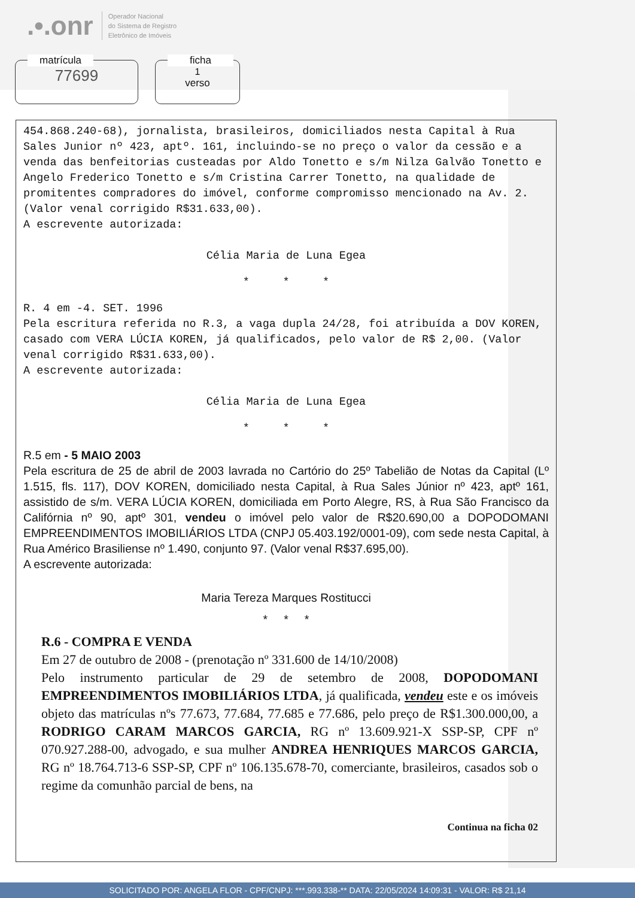.•.onr Operador Nacional
do Sistema de Registro
Eletrônico de Imóveis
matrícula
77699
ficha
1
verso
454.868.240-68), jornalista, brasileiros, domiciliados nesta Capital à Rua Sales Junior nº 423, aptº. 161, incluindo-se no preço o valor da cessão e a venda das benfeitorias custeadas por Aldo Tonetto e s/m Nilza Galvão Tonetto e Angelo Frederico Tonetto e s/m Cristina Carrer Tonetto, na qualidade de promitentes compradores do imóvel, conforme compromisso mencionado na Av. 2. (Valor venal corrigido R$31.633,00).
A escrevente autorizada:
Célia Maria de Luna Egea
* * *
R. 4 em -4. SET. 1996
Pela escritura referida no R.3, a vaga dupla 24/28, foi atribuída a DOV KOREN, casado com VERA LÚCIA KOREN, já qualificados, pelo valor de R$ 2,00. (Valor venal corrigido R$31.633,00).
A escrevente autorizada:
Célia Maria de Luna Egea
* * *
R.5 em - 5 MAIO 2003
Pela escritura de 25 de abril de 2003 lavrada no Cartório do 25º Tabelião de Notas da Capital (Lº 1.515, fls. 117), DOV KOREN, domiciliado nesta Capital, à Rua Sales Júnior nº 423, aptº 161, assistido de s/m. VERA LÚCIA KOREN, domiciliada em Porto Alegre, RS, à Rua São Francisco da Califórnia nº 90, aptº 301, vendeu o imóvel pelo valor de R$20.690,00 a DOPODOMANI EMPREENDIMENTOS IMOBILIÁRIOS LTDA (CNPJ 05.403.192/0001-09), com sede nesta Capital, à Rua Américo Brasiliense nº 1.490, conjunto 97. (Valor venal R$37.695,00).
A escrevente autorizada:
Maria Tereza Marques Rostitucci
* * *
R.6 - COMPRA E VENDA
Em 27 de outubro de 2008 - (prenotação nº 331.600 de 14/10/2008)
Pelo instrumento particular de 29 de setembro de 2008, DOPODOMANI EMPREENDIMENTOS IMOBILIÁRIOS LTDA, já qualificada, vendeu este e os imóveis objeto das matrículas nºs 77.673, 77.684, 77.685 e 77.686, pelo preço de R$1.300.000,00, a RODRIGO CARAM MARCOS GARCIA, RG nº 13.609.921-X SSP-SP, CPF nº 070.927.288-00, advogado, e sua mulher ANDREA HENRIQUES MARCOS GARCIA, RG nº 18.764.713-6 SSP-SP, CPF nº 106.135.678-70, comerciante, brasileiros, casados sob o regime da comunhão parcial de bens, na
Continua na ficha 02
SOLICITADO POR: ANGELA FLOR - CPF/CNPJ: ***.993.338-** DATA: 22/05/2024 14:09:31 - VALOR: R$ 21,14